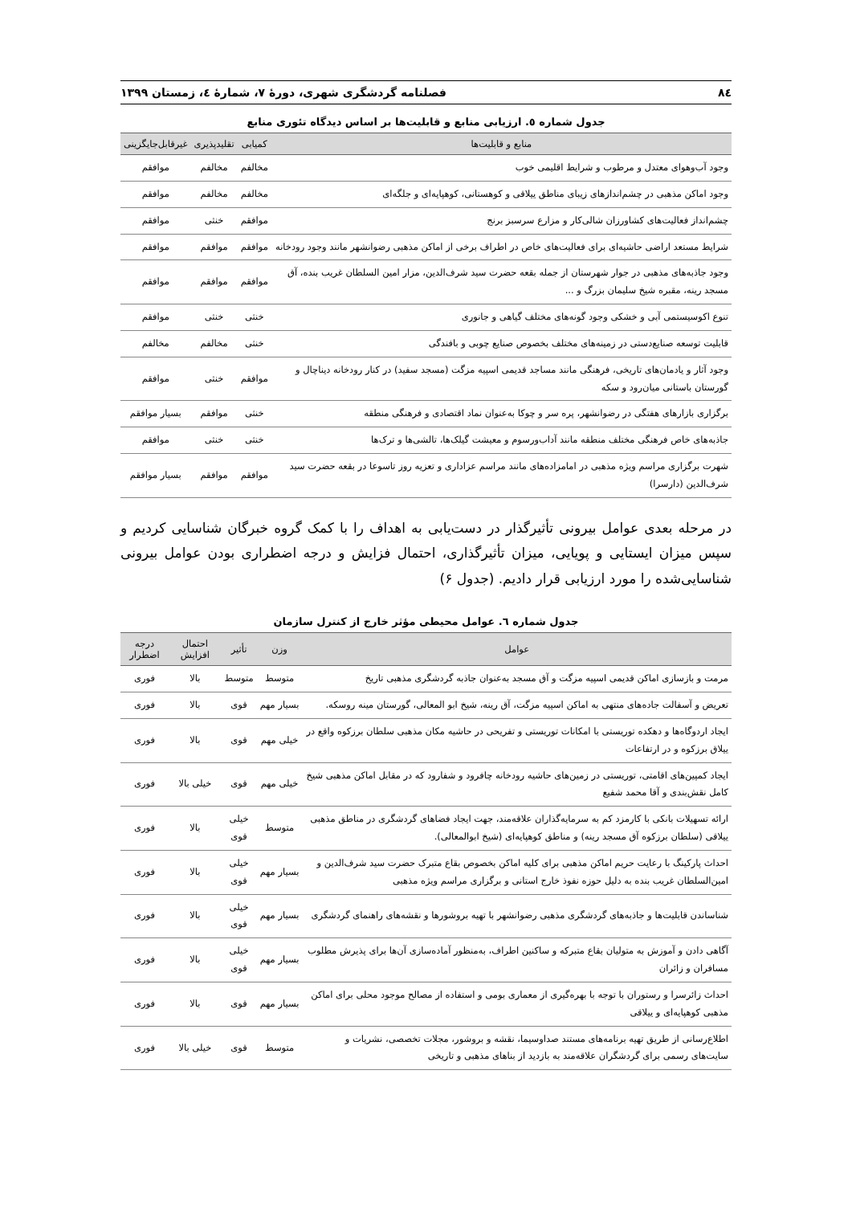۸٤ فصلنامه گردشگری شهری، دورۀ ۷، شمارۀ ٤، زمستان ۱۳۹۹
جدول شماره ٥. ارزیابی منابع و قابلیت‌ها بر اساس دیدگاه تئوری منابع
| منابع و قابلیت‌ها | کمیابی | تقلیدپذیری | غیرقابل‌جایگزینی |
| --- | --- | --- | --- |
| وجود آب‌وهوای معتدل و مرطوب و شرایط اقلیمی خوب | مخالفم | مخالفم | موافقم |
| وجود اماکن مذهبی در چشم‌اندازهای زیبای مناطق ییلاقی و کوهستانی، کوهپایه‌ای و جلگه‌ای | مخالفم | مخالفم | موافقم |
| چشم‌انداز فعالیت‌های کشاورزان شالی‌کار و مزارع سرسبز برنج | موافقم | خنثی | موافقم |
| شرایط مستعد اراضی حاشیه‌ای برای فعالیت‌های خاص در اطراف برخی از اماکن مذهبی رضوانشهر مانند وجود رودخانه | موافقم | موافقم | موافقم |
| وجود جاذبه‌های مذهبی در جوار شهرستان از جمله بقعه حضرت سید شرف‌الدین، مزار امین السلطان غریب بنده، آق مسجد رینه، مقبره شیخ سلیمان بزرگ و ... | موافقم | موافقم | موافقم |
| تنوع اکوسیستمی آبی و خشکی وجود گونه‌های مختلف گیاهی و جانوری | خنثی | خنثی | موافقم |
| قابلیت توسعه صنایع‌دستی در زمینه‌های مختلف بخصوص صنایع چوبی و بافندگی | خنثی | مخالفم | مخالفم |
| وجود آثار و یادمان‌های تاریخی، فرهنگی مانند مساجد قدیمی اسپیه مزگت (مسجد سفید) در کنار رودخانه دیناچال و گورستان باستانی میان‌رود و سکه | موافقم | خنثی | موافقم |
| برگزاری بازارهای هفتگی در رضوانشهر، پره سر و چوکا به‌عنوان نماد اقتصادی و فرهنگی منطقه | خنثی | موافقم | بسیار موافقم |
| جاذبه‌های خاص فرهنگی مختلف منطقه مانند آداب‌ورسوم و معیشت گیلک‌ها، تالشی‌ها و ترک‌ها | خنثی | خنثی | موافقم |
| شهرت برگزاری مراسم ویژه مذهبی در امامزاده‌های مانند مراسم عزاداری و تعزیه روز تاسوعا در بقعه حضرت سید شرف‌الدین (دارسرا) | موافقم | موافقم | بسیار موافقم |
در مرحله بعدی عوامل بیرونی تأثیرگذار در دست‌یابی به اهداف را با کمک گروه خبرگان شناسایی کردیم و سپس میزان ایستایی و پویایی، میزان تأثیرگذاری، احتمال فزایش و درجه اضطراری بودن عوامل بیرونی شناسایی‌شده را مورد ارزیابی قرار دادیم. (جدول ۶)
جدول شماره ٦. عوامل محیطی مؤثر خارج از کنترل سازمان
| عوامل | وزن | تأثیر | احتمال افزایش | درجه اضطرار |
| --- | --- | --- | --- | --- |
| مرمت و بازسازی اماکن قدیمی اسپیه مزگت و آق مسجد به‌عنوان جاذبه گردشگری مذهبی تاریخ | متوسط | متوسط | بالا | فوری |
| تعریض و آسفالت جاده‌های منتهی به اماکن اسپیه مزگت، آق رینه، شیخ ابو المعالی، گورستان مینه روسکه. | بسیار مهم | قوی | بالا | فوری |
| ایجاد اردوگاه‌ها و دهکده توریستی با امکانات توریستی و تفریحی در حاشیه مکان مذهبی سلطان برزکوه واقع در ییلاق برزکوه و در ارتفاعات | خیلی مهم | قوی | بالا | فوری |
| ایجاد کمپین‌های اقامتی، توریستی در زمین‌های حاشیه رودخانه چافرود و شفارود که در مقابل اماکن مذهبی شیخ کامل نقش‌بندی و آقا محمد شفیع | خیلی مهم | قوی | خیلی بالا | فوری |
| ارائه تسهیلات بانکی با کارمزد کم به سرمایه‌گذاران علاقه‌مند، جهت ایجاد فضاهای گردشگری در مناطق مذهبی ییلاقی (سلطان برزکوه آق مسجد رینه) و مناطق کوهپایه‌ای (شیخ ابوالمعالی). | متوسط | خیلی قوی | بالا | فوری |
| احداث پارکینگ با رعایت حریم اماکن مذهبی برای کلیه اماکن بخصوص بقاع متبرک حضرت سید شرف‌الدین و امین‌السلطان غریب بنده به دلیل حوزه نفوذ خارج استانی و برگزاری مراسم ویژه مذهبی | بسیار مهم | خیلی قوی | بالا | فوری |
| شناساندن قابلیت‌ها و جاذبه‌های گردشگری مذهبی رضوانشهر با تهیه بروشورها و نقشه‌های راهنمای گردشگری | بسیار مهم | خیلی قوی | بالا | فوری |
| آگاهی دادن و آموزش به متولیان بقاع متبرکه و ساکنین اطراف، به‌منظور آماده‌سازی آن‌ها برای پذیرش مطلوب مسافران و زائران | بسیار مهم | خیلی قوی | بالا | فوری |
| احداث زائرسرا و رستوران با توجه با بهره‌گیری از معماری بومی و استفاده از مصالح موجود محلی برای اماکن مذهبی کوهپایه‌ای و ییلاقی | بسیار مهم | قوی | بالا | فوری |
| اطلاع‌رسانی از طریق تهیه برنامه‌های مستند صداوسیما، نقشه و بروشور، مجلات تخصصی، نشریات و سایت‌های رسمی برای گردشگران علاقه‌مند به بازدید از بناهای مذهبی و تاریخی | متوسط | قوی | خیلی بالا | فوری |